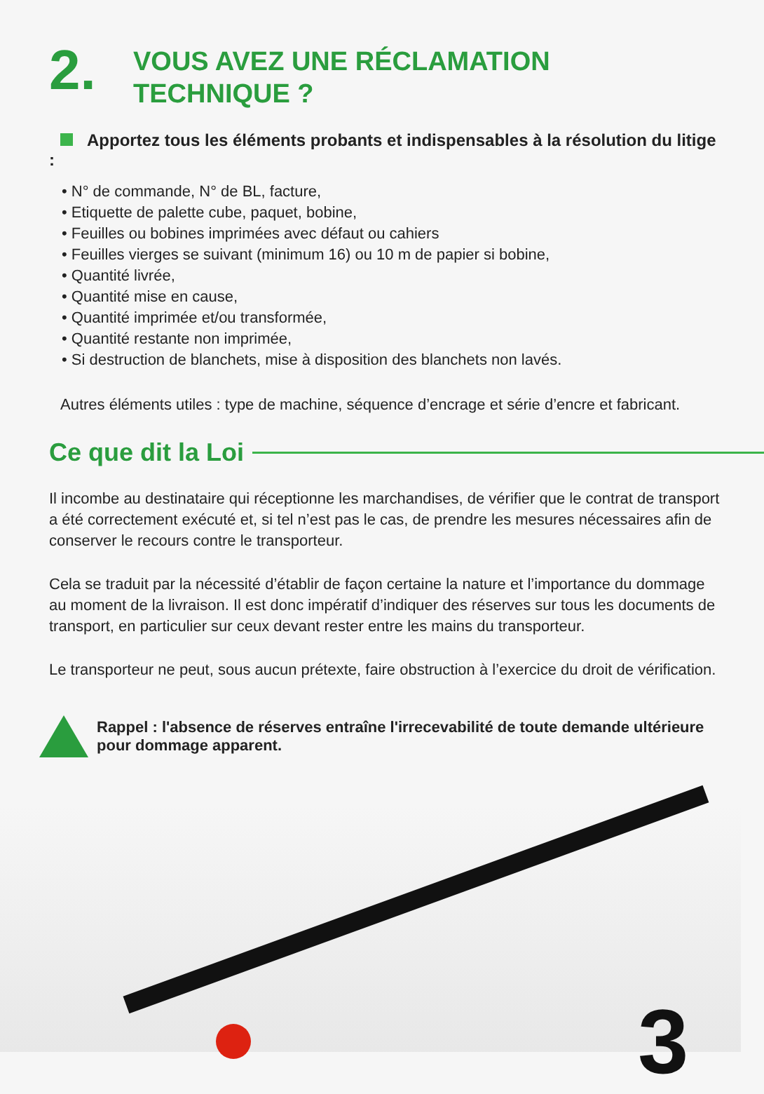3
2.
VOUS AVEZ UNE RÉCLAMATION
TECHNIQUE ?
Apportez tous les éléments probants et indispensables à la résolution du litige :
• N° de commande, N° de BL, facture,
• Etiquette de palette cube, paquet, bobine,
• Feuilles ou bobines imprimées avec défaut ou cahiers
• Feuilles vierges se suivant (minimum 16) ou 10 m de papier si bobine,
• Quantité livrée,
• Quantité mise en cause,
• Quantité imprimée et/ou transformée,
• Quantité restante non imprimée,
• Si destruction de blanchets, mise à disposition des blanchets non lavés.
Autres éléments utiles : type de machine, séquence d’encrage et série d’encre et fabricant.
Ce que dit la Loi
Il incombe au destinataire qui réceptionne les marchandises, de vérifier que le contrat de transport a été correctement exécuté et, si tel n’est pas le cas, de prendre les mesures nécessaires afin de conserver le recours contre le transporteur.
Cela se traduit par la nécessité d’établir de façon certaine la nature et l’importance du dommage au moment de la livraison. Il est donc impératif d’indiquer des réserves sur tous les documents de transport, en particulier sur ceux devant rester entre les mains du transporteur.
Le transporteur ne peut, sous aucun prétexte, faire obstruction à l’exercice du droit de vérification.
Rappel : l'absence de réserves entraîne l'irrecevabilité de toute demande ultérieure pour dommage apparent.